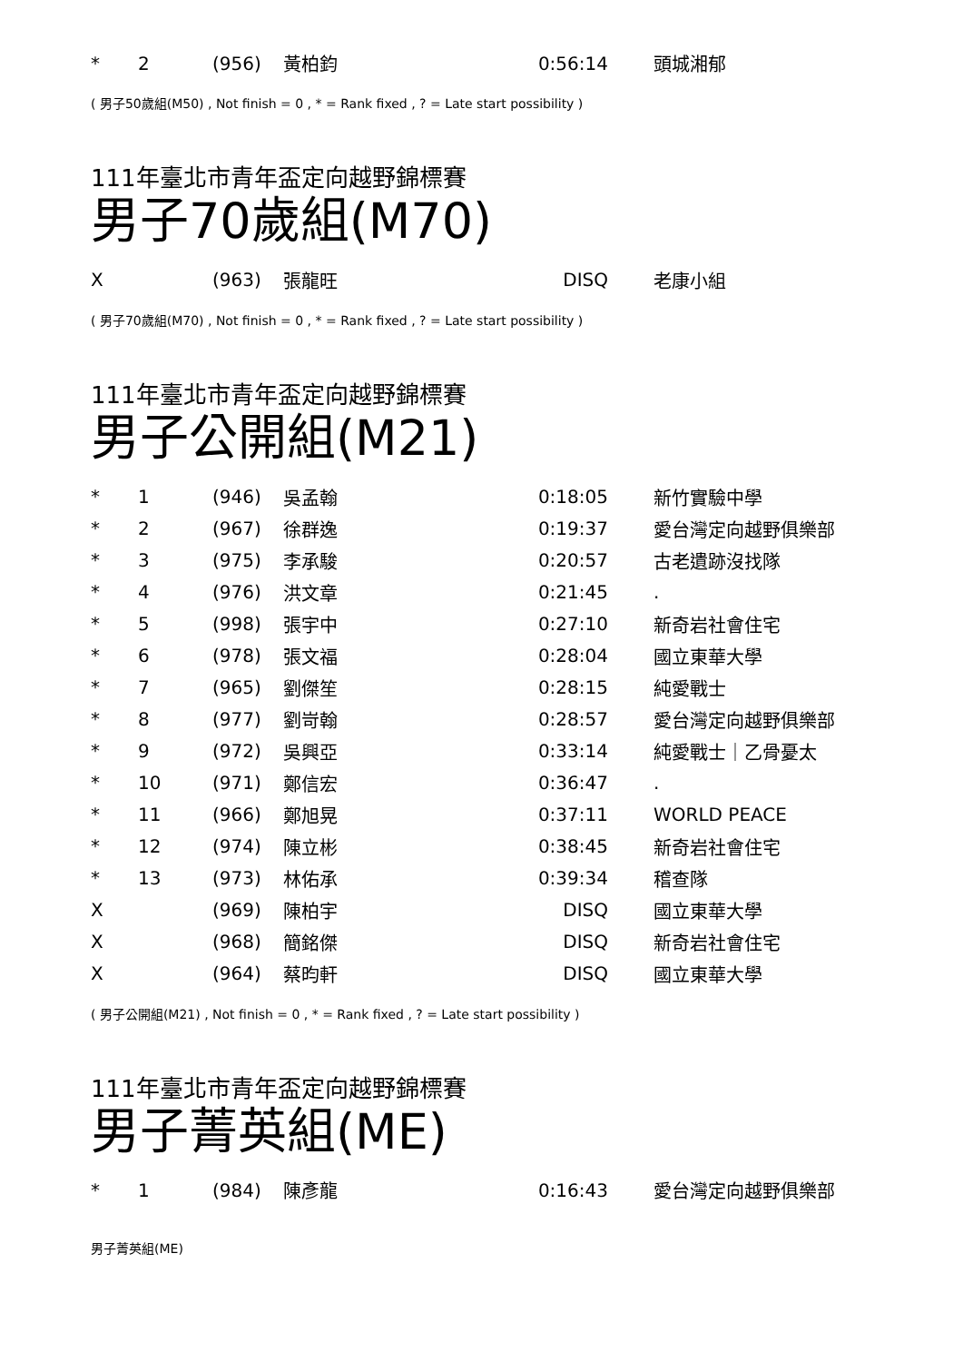| * | 2 | (956) | 黃柏鈞 | 0:56:14 | 頭城湘郁 |
( 男子50歲組(M50) , Not finish = 0 , * = Rank fixed , ? = Late start possibility )
111年臺北市青年盃定向越野錦標賽
男子70歲組(M70)
| X | | (963) | 張龍旺 | DISQ | 老康小組 |
( 男子70歲組(M70) , Not finish = 0 , * = Rank fixed , ? = Late start possibility )
111年臺北市青年盃定向越野錦標賽
男子公開組(M21)
| * | 1 | (946) | 吳孟翰 | 0:18:05 | 新竹實驗中學 |
| * | 2 | (967) | 徐群逸 | 0:19:37 | 愛台灣定向越野俱樂部 |
| * | 3 | (975) | 李承駿 | 0:20:57 | 古老遺跡沒找隊 |
| * | 4 | (976) | 洪文章 | 0:21:45 | . |
| * | 5 | (998) | 張宇中 | 0:27:10 | 新奇岩社會住宅 |
| * | 6 | (978) | 張文福 | 0:28:04 | 國立東華大學 |
| * | 7 | (965) | 劉傑笙 | 0:28:15 | 純愛戰士 |
| * | 8 | (977) | 劉岢翰 | 0:28:57 | 愛台灣定向越野俱樂部 |
| * | 9 | (972) | 吳興亞 | 0:33:14 | 純愛戰士｜乙骨憂太 |
| * | 10 | (971) | 鄭信宏 | 0:36:47 | . |
| * | 11 | (966) | 鄭旭晃 | 0:37:11 | WORLD PEACE |
| * | 12 | (974) | 陳立彬 | 0:38:45 | 新奇岩社會住宅 |
| * | 13 | (973) | 林佑承 | 0:39:34 | 稽查隊 |
| X | | (969) | 陳柏宇 | DISQ | 國立東華大學 |
| X | | (968) | 簡銘傑 | DISQ | 新奇岩社會住宅 |
| X | | (964) | 蔡昀軒 | DISQ | 國立東華大學 |
( 男子公開組(M21) , Not finish = 0 , * = Rank fixed , ? = Late start possibility )
111年臺北市青年盃定向越野錦標賽
男子菁英組(ME)
| * | 1 | (984) | 陳彥龍 | 0:16:43 | 愛台灣定向越野俱樂部 |
男子菁英組(ME)